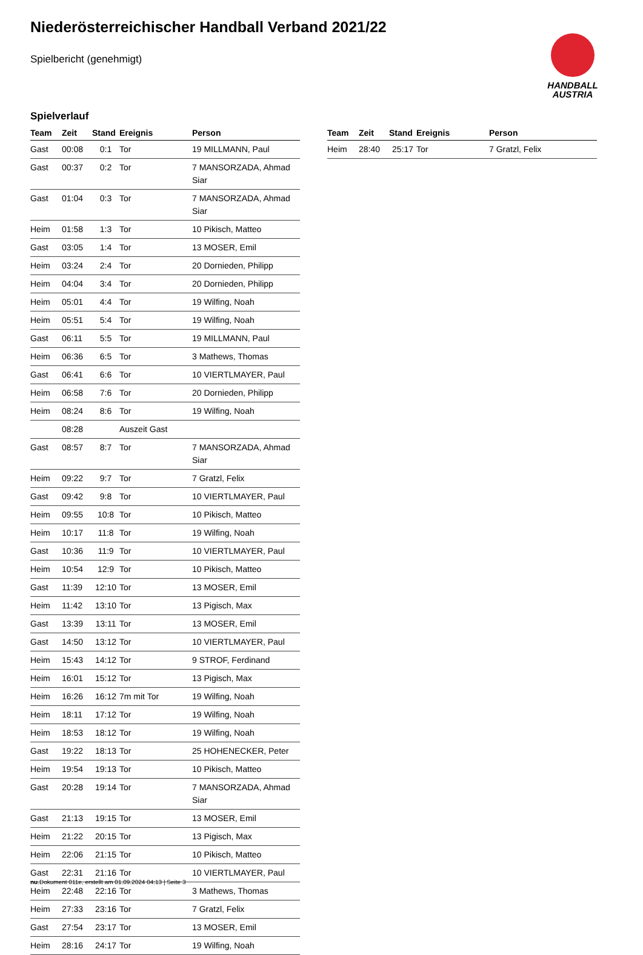Niederösterreichischer Handball Verband 2021/22
Spielbericht (genehmigt)
HANDBALL
AUSTRIA
Spielverlauf
| Team | Zeit | Stand | Ereignis | Person |
| --- | --- | --- | --- | --- |
| Gast | 00:08 | 0:1 | Tor | 19 MILLMANN, Paul |
| Gast | 00:37 | 0:2 | Tor | 7 MANSORZADA, Ahmad Siar |
| Gast | 01:04 | 0:3 | Tor | 7 MANSORZADA, Ahmad Siar |
| Heim | 01:58 | 1:3 | Tor | 10 Pikisch, Matteo |
| Gast | 03:05 | 1:4 | Tor | 13 MOSER, Emil |
| Heim | 03:24 | 2:4 | Tor | 20 Dornieden, Philipp |
| Heim | 04:04 | 3:4 | Tor | 20 Dornieden, Philipp |
| Heim | 05:01 | 4:4 | Tor | 19 Wilfing, Noah |
| Heim | 05:51 | 5:4 | Tor | 19 Wilfing, Noah |
| Gast | 06:11 | 5:5 | Tor | 19 MILLMANN, Paul |
| Heim | 06:36 | 6:5 | Tor | 3 Mathews, Thomas |
| Gast | 06:41 | 6:6 | Tor | 10 VIERTLMAYER, Paul |
| Heim | 06:58 | 7:6 | Tor | 20 Dornieden, Philipp |
| Heim | 08:24 | 8:6 | Tor | 19 Wilfing, Noah |
| | 08:28 | | Auszeit Gast | |
| Gast | 08:57 | 8:7 | Tor | 7 MANSORZADA, Ahmad Siar |
| Heim | 09:22 | 9:7 | Tor | 7 Gratzl, Felix |
| Gast | 09:42 | 9:8 | Tor | 10 VIERTLMAYER, Paul |
| Heim | 09:55 | 10:8 | Tor | 10 Pikisch, Matteo |
| Heim | 10:17 | 11:8 | Tor | 19 Wilfing, Noah |
| Gast | 10:36 | 11:9 | Tor | 10 VIERTLMAYER, Paul |
| Heim | 10:54 | 12:9 | Tor | 10 Pikisch, Matteo |
| Gast | 11:39 | 12:10 | Tor | 13 MOSER, Emil |
| Heim | 11:42 | 13:10 | Tor | 13 Pigisch, Max |
| Gast | 13:39 | 13:11 | Tor | 13 MOSER, Emil |
| Gast | 14:50 | 13:12 | Tor | 10 VIERTLMAYER, Paul |
| Heim | 15:43 | 14:12 | Tor | 9 STROF, Ferdinand |
| Heim | 16:01 | 15:12 | Tor | 13 Pigisch, Max |
| Heim | 16:26 | 16:12 | 7m mit Tor | 19 Wilfing, Noah |
| Heim | 18:11 | 17:12 | Tor | 19 Wilfing, Noah |
| Heim | 18:53 | 18:12 | Tor | 19 Wilfing, Noah |
| Gast | 19:22 | 18:13 | Tor | 25 HOHENECKER, Peter |
| Heim | 19:54 | 19:13 | Tor | 10 Pikisch, Matteo |
| Gast | 20:28 | 19:14 | Tor | 7 MANSORZADA, Ahmad Siar |
| Gast | 21:13 | 19:15 | Tor | 13 MOSER, Emil |
| Heim | 21:22 | 20:15 | Tor | 13 Pigisch, Max |
| Heim | 22:06 | 21:15 | Tor | 10 Pikisch, Matteo |
| Gast | 22:31 | 21:16 | Tor | 10 VIERTLMAYER, Paul |
| Heim | 22:48 | 22:16 | Tor | 3 Mathews, Thomas |
| Heim | 27:33 | 23:16 | Tor | 7 Gratzl, Felix |
| Gast | 27:54 | 23:17 | Tor | 13 MOSER, Emil |
| Heim | 28:16 | 24:17 | Tor | 19 Wilfing, Noah |
| Team | Zeit | Stand | Ereignis | Person |
| --- | --- | --- | --- | --- |
| Heim | 28:40 | 25:17 | Tor | 7 Gratzl, Felix |
nu.Dokument 011e, erstellt am 01.09.2024 04:13 | Seite 3